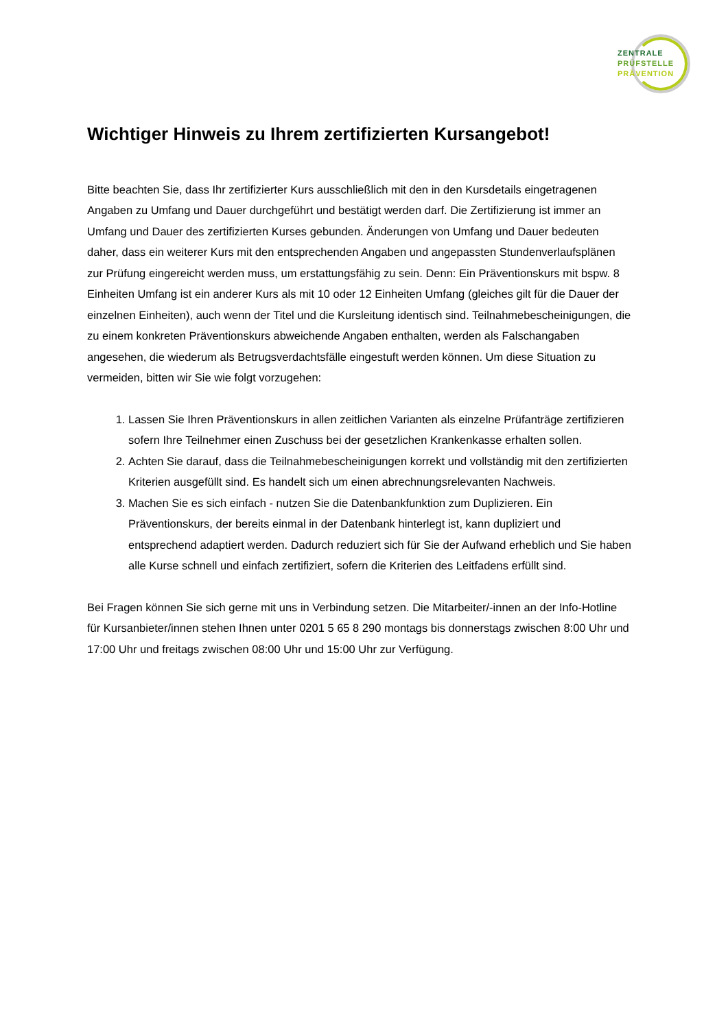ZENTRALE
PRÜFSTELLE
PRÄVENTION
Wichtiger Hinweis zu Ihrem zertifizierten Kursangebot!
Bitte beachten Sie, dass Ihr zertifizierter Kurs ausschließlich mit den in den Kursdetails eingetragenen Angaben zu Umfang und Dauer durchgeführt und bestätigt werden darf. Die Zertifizierung ist immer an Umfang und Dauer des zertifizierten Kurses gebunden. Änderungen von Umfang und Dauer bedeuten daher, dass ein weiterer Kurs mit den entsprechenden Angaben und angepassten Stundenverlaufsplänen zur Prüfung eingereicht werden muss, um erstattungsfähig zu sein. Denn: Ein Präventionskurs mit bspw. 8 Einheiten Umfang ist ein anderer Kurs als mit 10 oder 12 Einheiten Umfang (gleiches gilt für die Dauer der einzelnen Einheiten), auch wenn der Titel und die Kursleitung identisch sind. Teilnahmebescheinigungen, die zu einem konkreten Präventionskurs abweichende Angaben enthalten, werden als Falschangaben angesehen, die wiederum als Betrugsverdachtsfälle eingestuft werden können. Um diese Situation zu vermeiden, bitten wir Sie wie folgt vorzugehen:
1. Lassen Sie Ihren Präventionskurs in allen zeitlichen Varianten als einzelne Prüfanträge zertifizieren sofern Ihre Teilnehmer einen Zuschuss bei der gesetzlichen Krankenkasse erhalten sollen.
2. Achten Sie darauf, dass die Teilnahmebescheinigungen korrekt und vollständig mit den zertifizierten Kriterien ausgefüllt sind. Es handelt sich um einen abrechnungsrelevanten Nachweis.
3. Machen Sie es sich einfach - nutzen Sie die Datenbankfunktion zum Duplizieren. Ein Präventionskurs, der bereits einmal in der Datenbank hinterlegt ist, kann dupliziert und entsprechend adaptiert werden. Dadurch reduziert sich für Sie der Aufwand erheblich und Sie haben alle Kurse schnell und einfach zertifiziert, sofern die Kriterien des Leitfadens erfüllt sind.
Bei Fragen können Sie sich gerne mit uns in Verbindung setzen. Die Mitarbeiter/-innen an der Info-Hotline für Kursanbieter/innen stehen Ihnen unter 0201 5 65 8 290 montags bis donnerstags zwischen 8:00 Uhr und 17:00 Uhr und freitags zwischen 08:00 Uhr und 15:00 Uhr zur Verfügung.